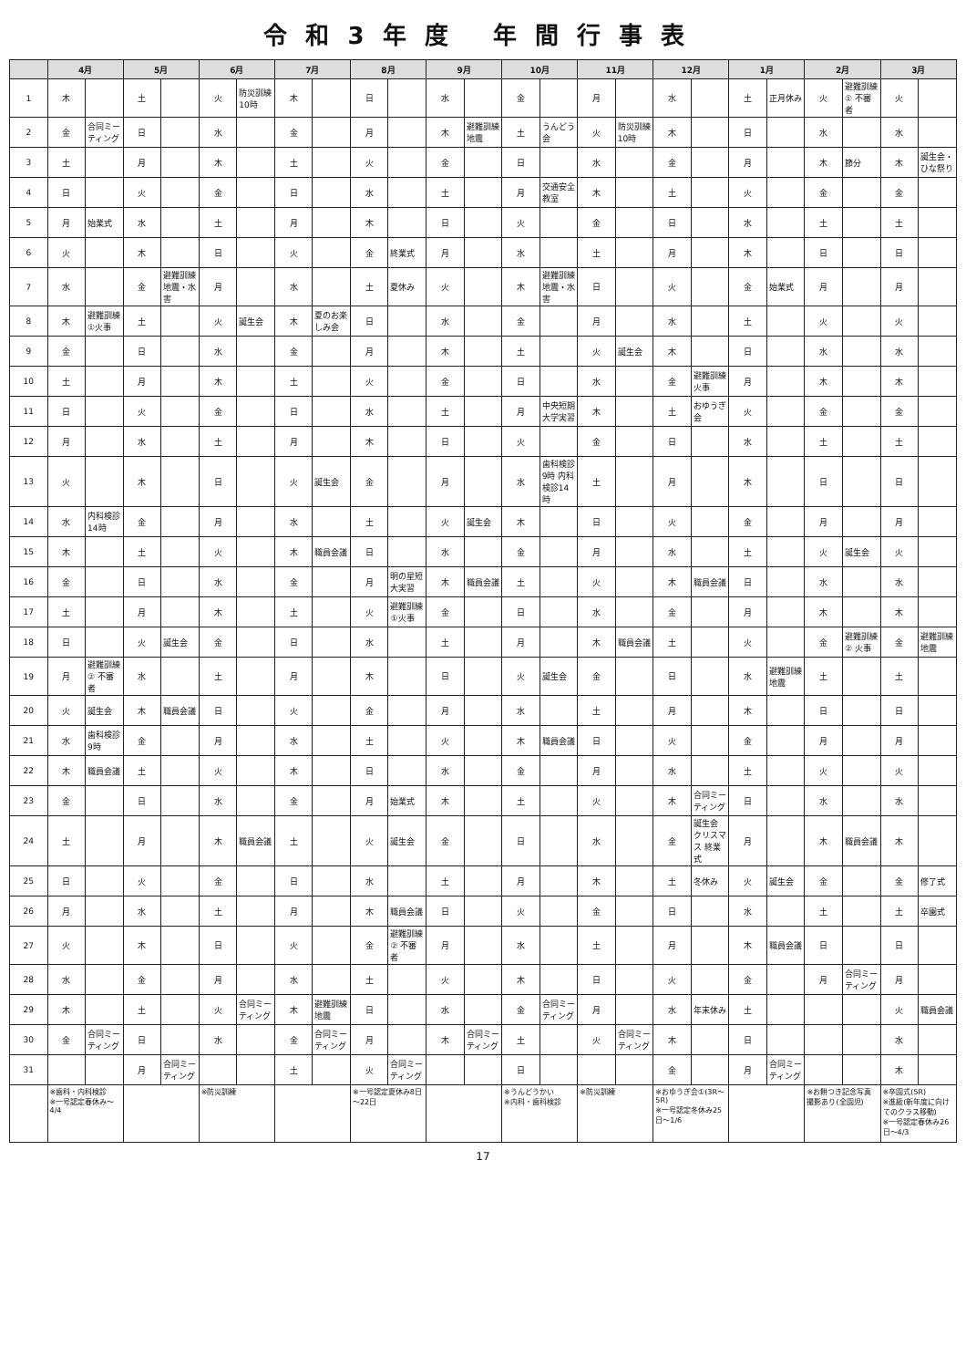令和3年度 年間行事表
| | 4月 | | 5月 | | 6月 | | 7月 | | 8月 | | 9月 | | 10月 | | 11月 | | 12月 | | 1月 | | 2月 | | 3月 | |
| --- | --- | --- | --- | --- | --- | --- | --- | --- | --- | --- | --- | --- | --- | --- | --- | --- | --- | --- | --- | --- | --- | --- | --- | --- |
| 1 | 木 | | 土 | | 火 | 防災訓練10時 | 木 | | 日 | | 水 | | 金 | | 月 | | 水 | | 土 | 正月休み | 火 | 避難訓練① 不審者 | 火 | |
| 2 | 金 | 合同ミーティング | 日 | | 水 | | 金 | | 月 | | 木 | 避難訓練 地震 | 土 | うんどう会 | 火 | 防災訓練10時 | 木 | | 日 | | 水 | | 水 | |
| 3 | 土 | | 月 | | 木 | | 土 | | 火 | | 金 | | 日 | | 水 | | 金 | | 月 | | 木 | 節分 | 木 | 誕生会・ひな祭り |
| 4 | 日 | | 火 | | 金 | | 日 | | 水 | | 土 | | 月 | 交通安全教室 | 木 | | 土 | | 火 | | 金 | | 金 | |
| 5 | 月 | 始業式 | 水 | | 土 | | 月 | | 木 | | 日 | | 火 | | 金 | | 日 | | 水 | | 土 | | 土 | |
| 6 | 火 | | 木 | | 日 | | 火 | | 金 | 終業式 | 月 | | 水 | | 土 | | 月 | | 木 | | 日 | | 日 | |
| 7 | 水 | | 金 | 避難訓練 地震・水害 | 月 | | 水 | | 土 | 夏休み | 火 | | 木 | 避難訓練 地震・水害 | 日 | | 火 | | 金 | 始業式 | 月 | | 月 | |
| 8 | 木 | 避難訓練①火事 | 土 | | 火 | 誕生会 | 木 | 夏のお楽しみ会 | 日 | | 水 | | 金 | | 月 | | 水 | | 土 | | 火 | | 火 | |
| 9 | 金 | | 日 | | 水 | | 金 | | 月 | | 木 | | 土 | | 火 | 誕生会 | 木 | | 日 | | 水 | | 水 | |
| 10 | 土 | | 月 | | 木 | | 土 | | 火 | | 金 | | 日 | | 水 | | 金 | 避難訓練 火事 | 月 | | 木 | | 木 | |
| 11 | 日 | | 火 | | 金 | | 日 | | 水 | | 土 | | 月 | 中央短期大学実習 | 木 | | 土 | おゆうぎ会 | 火 | | 金 | | 金 | |
| 12 | 月 | | 水 | | 土 | | 月 | | 木 | | 日 | | 火 | | 金 | | 日 | | 水 | | 土 | | 土 | |
| 13 | 火 | | 木 | | 日 | | 火 | 誕生会 | 金 | | 月 | | 水 | 歯科検診9時 内科検診14時 | 土 | | 月 | | 木 | | 日 | | 日 | |
| 14 | 水 | 内科検診14時 | 金 | | 月 | | 水 | | 土 | | 火 | 誕生会 | 木 | | 日 | | 火 | | 金 | | 月 | | 月 | |
| 15 | 木 | | 土 | | 火 | | 木 | 職員会議 | 日 | | 水 | | 金 | | 月 | | 水 | | 土 | | 火 | 誕生会 | 火 | |
| 16 | 金 | | 日 | | 水 | | 金 | | 月 | 明の星短大実習 | 木 | 職員会議 | 土 | | 火 | | 木 | 職員会議 | 日 | | 水 | | 水 | |
| 17 | 土 | | 月 | | 木 | | 土 | | 火 | 避難訓練①火事 | 金 | | 日 | | 水 | | 金 | | 月 | | 木 | | 木 | |
| 18 | 日 | | 火 | 誕生会 | 金 | | 日 | | 水 | | 土 | | 月 | | 木 | 職員会議 | 土 | | 火 | | 金 | 避難訓練② 火事 | 金 | 避難訓練 地震 |
| 19 | 月 | 避難訓練② 不審者 | 水 | | 土 | | 月 | | 木 | | 日 | | 火 | 誕生会 | 金 | | 日 | | 水 | 避難訓練 地震 | 土 | | 土 | |
| 20 | 火 | 誕生会 | 木 | 職員会議 | 日 | | 火 | | 金 | | 月 | | 水 | | 土 | | 月 | | 木 | | 日 | | 日 | |
| 21 | 水 | 歯科検診9時 | 金 | | 月 | | 水 | | 土 | | 火 | | 木 | 職員会議 | 日 | | 火 | | 金 | | 月 | | 月 | |
| 22 | 木 | 職員会議 | 土 | | 火 | | 木 | | 日 | | 水 | | 金 | | 月 | | 水 | | 土 | | 火 | | 火 | |
| 23 | 金 | | 日 | | 水 | | 金 | | 月 | 始業式 | 木 | | 土 | | 火 | | 木 | 合同ミーティング | 日 | | 水 | | 水 | |
| 24 | 土 | | 月 | | 木 | 職員会議 | 土 | | 火 | 誕生会 | 金 | | 日 | | 水 | | 金 | 誕生会 クリスマス 終業式 | 月 | | 木 | 職員会議 | 木 | |
| 25 | 日 | | 火 | | 金 | | 日 | | 水 | | 土 | | 月 | | 木 | | 土 | 冬休み | 火 | 誕生会 | 金 | | 金 | 修了式 |
| 26 | 月 | | 水 | | 土 | | 月 | | 木 | 職員会議 | 日 | | 火 | | 金 | | 日 | | 水 | | 土 | | 土 | 卒園式 |
| 27 | 火 | | 木 | | 日 | | 火 | | 金 | 避難訓練② 不審者 | 月 | | 水 | | 土 | | 月 | | 木 | 職員会議 | 日 | | 日 | |
| 28 | 水 | | 金 | | 月 | | 水 | | 土 | | 火 | | 木 | | 日 | | 火 | | 金 | | 月 | 合同ミーティング | 月 | |
| 29 | 木 | | 土 | | 火 | 合同ミーティング | 木 | 避難訓練 地震 | 日 | | 水 | | 金 | 合同ミーティング | 月 | | 水 | 年末休み | 土 | | | | 火 | 職員会議 |
| 30 | 金 | 合同ミーティング | 日 | | 水 | | 金 | 合同ミーティング | 月 | | 木 | 合同ミーティング | 土 | | 火 | 合同ミーティング | 木 | | 日 | | | | 水 | |
| 31 | | | 月 | 合同ミーティング | | | 土 | | 火 | 合同ミーティング | | | 日 | | | | 金 | | 月 | 合同ミーティング | | | 木 | |
| | ※歯科・内科検診 ※一号認定春休み～4/4 | | | | ※防災訓練 | | | | ※一号認定夏休み8日～22日 | | | | ※うんどうかい ※内科・歯科検診 | | ※防災訓練 | | ※おゆうぎ会①(3R～5R) ※一号認定冬休み25日～1/6 | | | | ※お餅つき記念写真撮影あり(全園児) | | ※卒園式(5R) ※進級(新年度に向けてのクラス移動) ※一号認定春休み26日～4/3 | |
17